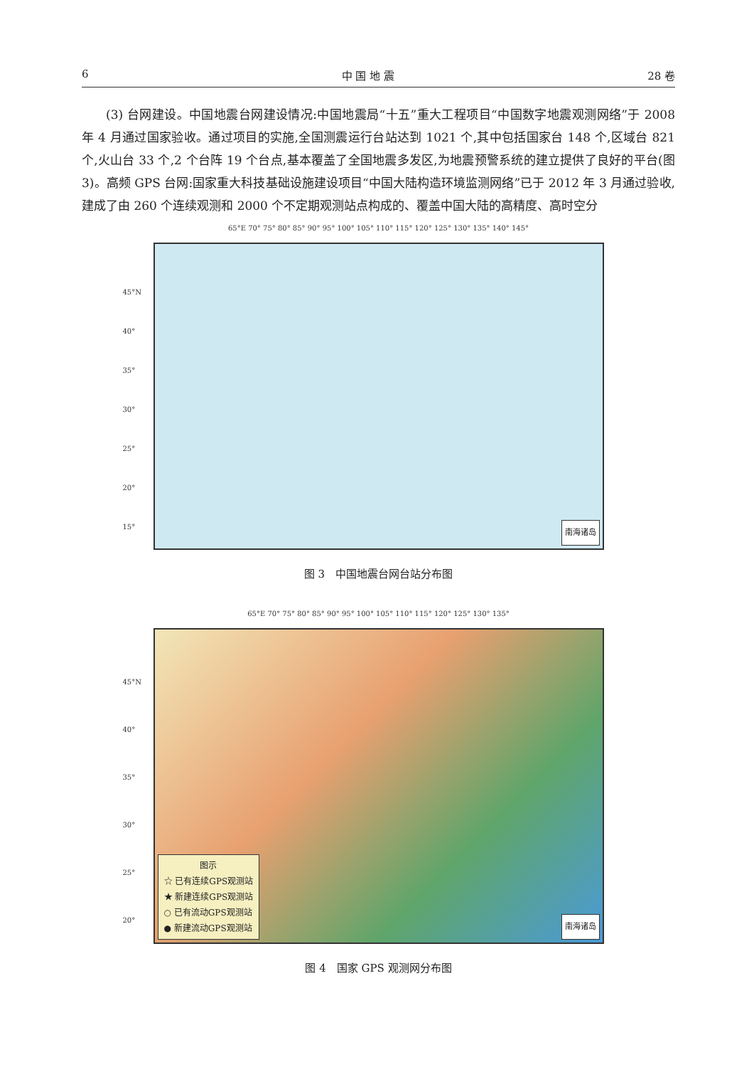6 中 国 地 震 28 卷
(3) 台网建设。中国地震台网建设情况:中国地震局“十五”重大工程项目“中国数字地震观测网络”于 2008 年 4 月通过国家验收。通过项目的实施,全国测震运行台站达到 1021 个,其中包括国家台 148 个,区域台 821 个,火山台 33 个,2 个台阵 19 个台点,基本覆盖了全国地震多发区,为地震预警系统的建立提供了良好的平台(图 3)。高频 GPS 台网:国家重大科技基础设施建设项目“中国大陆构造环境监测网络”已于 2012 年 3 月通过验收,建成了由 260 个连续观测和 2000 个不定期观测站点构成的、覆盖中国大陆的高精度、高时空分
65°E 70° 75° 80° 85° 90° 95° 100° 105° 110° 115° 120° 125° 130° 135° 140° 145°
45°N
40°
35°
30°
25°
20°
15°
南海诸岛
图 3　中国地震台网台站分布图
65°E 70° 75° 80° 85° 90° 95° 100° 105° 110° 115° 120° 125° 130° 135°
45°N
40°
35°
30°
25°
20°
图示
☆ 已有连续GPS观测站
★ 新建连续GPS观测站
○ 已有流动GPS观测站
● 新建流动GPS观测站
南海诸岛
图 4　国家 GPS 观测网分布图